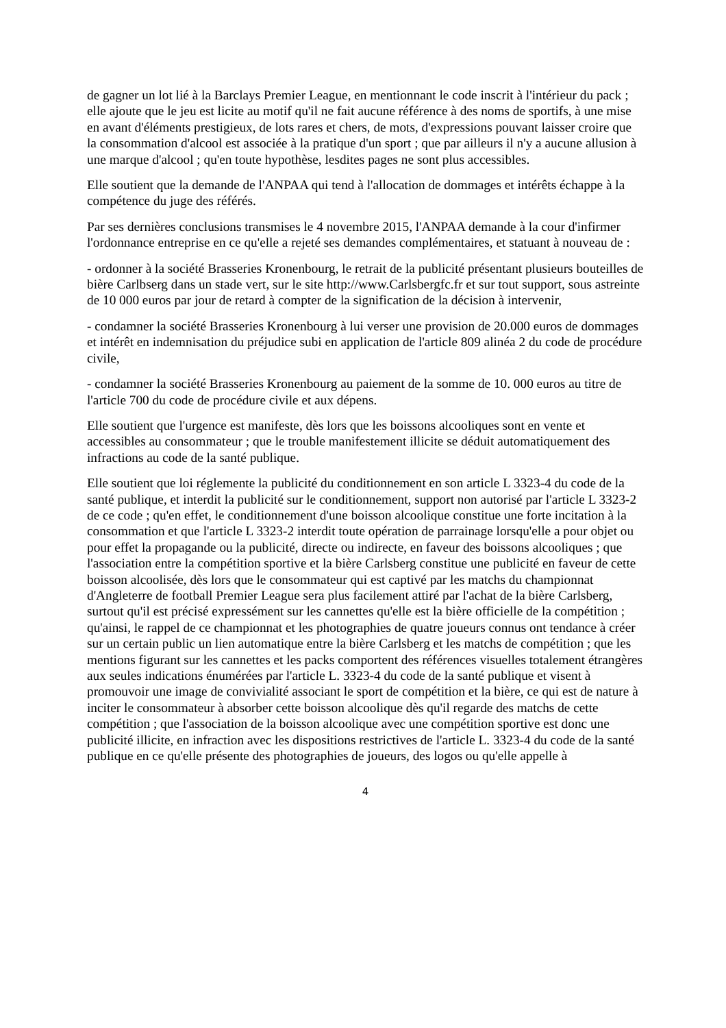de gagner un lot lié à la Barclays Premier League, en mentionnant le code inscrit à l'intérieur du pack ; elle ajoute que le jeu est licite au motif qu'il ne fait aucune référence à des noms de sportifs, à une mise en avant d'éléments prestigieux, de lots rares et chers, de mots, d'expressions pouvant laisser croire que la consommation d'alcool est associée à la pratique d'un sport ; que par ailleurs il n'y a aucune allusion à une marque d'alcool ; qu'en toute hypothèse, lesdites pages ne sont plus accessibles.
Elle soutient que la demande de l'ANPAA qui tend à l'allocation de dommages et intérêts échappe à la compétence du juge des référés.
Par ses dernières conclusions transmises le 4 novembre 2015, l'ANPAA demande à la cour d'infirmer l'ordonnance entreprise en ce qu'elle a rejeté ses demandes complémentaires, et statuant à nouveau de :
- ordonner à la société Brasseries Kronenbourg, le retrait de la publicité présentant plusieurs bouteilles de bière Carlbserg dans un stade vert, sur le site http://www.Carlsbergfc.fr et sur tout support, sous astreinte de 10 000 euros par jour de retard à compter de la signification de la décision à intervenir,
- condamner la société Brasseries Kronenbourg à lui verser une provision de 20.000 euros de dommages et intérêt en indemnisation du préjudice subi en application de l'article 809 alinéa 2 du code de procédure civile,
- condamner la société Brasseries Kronenbourg au paiement de la somme de 10. 000 euros au titre de l'article 700 du code de procédure civile et aux dépens.
Elle soutient que l'urgence est manifeste, dès lors que les boissons alcooliques sont en vente et accessibles au consommateur ; que le trouble manifestement illicite se déduit automatiquement des infractions au code de la santé publique.
Elle soutient que loi réglemente la publicité du conditionnement en son article L 3323-4 du code de la santé publique, et interdit la publicité sur le conditionnement, support non autorisé par l'article L 3323-2 de ce code ; qu'en effet, le conditionnement d'une boisson alcoolique constitue une forte incitation à la consommation et que l'article L 3323-2 interdit toute opération de parrainage lorsqu'elle a pour objet ou pour effet la propagande ou la publicité, directe ou indirecte, en faveur des boissons alcooliques ; que l'association entre la compétition sportive et la bière Carlsberg constitue une publicité en faveur de cette boisson alcoolisée, dès lors que le consommateur qui est captivé par les matchs du championnat d'Angleterre de football Premier League sera plus facilement attiré par l'achat de la bière Carlsberg, surtout qu'il est précisé expressément sur les cannettes qu'elle est la bière officielle de la compétition ; qu'ainsi, le rappel de ce championnat et les photographies de quatre joueurs connus ont tendance à créer sur un certain public un lien automatique entre la bière Carlsberg et les matchs de compétition ; que les mentions figurant sur les cannettes et les packs comportent des références visuelles totalement étrangères aux seules indications énumérées par l'article L. 3323-4 du code de la santé publique et visent à promouvoir une image de convivialité associant le sport de compétition et la bière, ce qui est de nature à inciter le consommateur à absorber cette boisson alcoolique dès qu'il regarde des matchs de cette compétition ; que l'association de la boisson alcoolique avec une compétition sportive est donc une publicité illicite, en infraction avec les dispositions restrictives de l'article L. 3323-4 du code de la santé publique en ce qu'elle présente des photographies de joueurs, des logos ou qu'elle appelle à
4